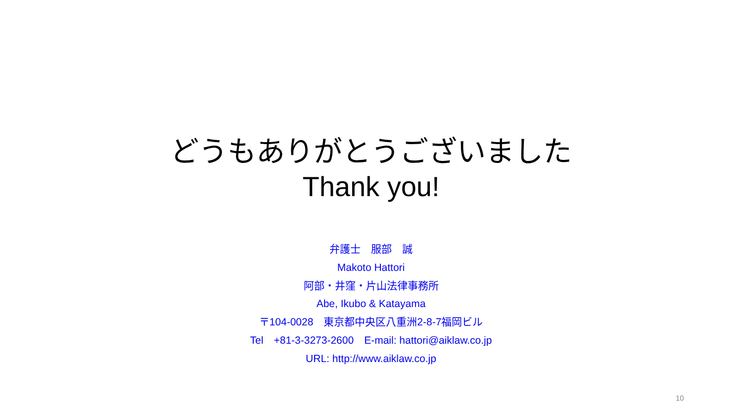どうもありがとうございました
Thank you!
弁護士　服部　誠
Makoto Hattori
阿部・井窪・片山法律事務所
Abe, Ikubo & Katayama
〒104-0028　東京都中央区八重洲2-8-7福岡ビル
Tel　+81-3-3273-2600　E-mail: hattori@aiklaw.co.jp
URL: http://www.aiklaw.co.jp
10